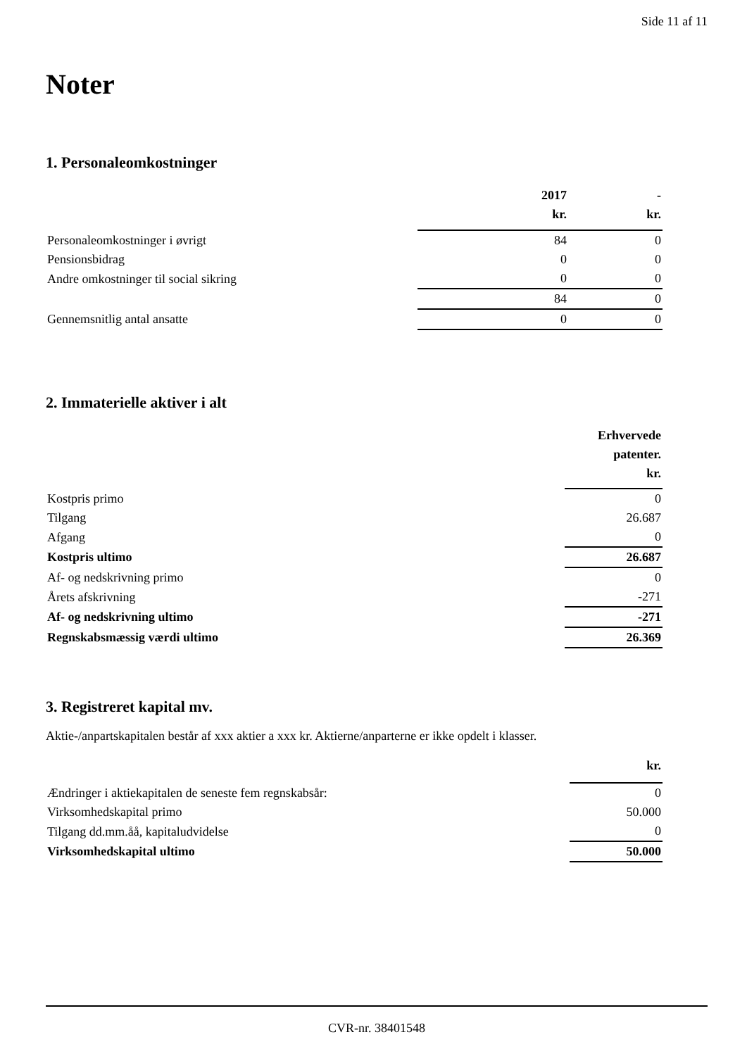Side 11 af 11
Noter
1. Personaleomkostninger
| | 2017 | - |
| | kr. | kr. |
| Personaleomkostninger i øvrigt | 84 | 0 |
| Pensionsbidrag | 0 | 0 |
| Andre omkostninger til social sikring | 0 | 0 |
| | 84 | 0 |
| Gennemsnitlig antal ansatte | 0 | 0 |
2. Immaterielle aktiver i alt
| | Erhvervede patenter. kr. |
| Kostpris primo | 0 |
| Tilgang | 26.687 |
| Afgang | 0 |
| Kostpris ultimo | 26.687 |
| Af- og nedskrivning primo | 0 |
| Årets afskrivning | -271 |
| Af- og nedskrivning ultimo | -271 |
| Regnskabsmæssig værdi ultimo | 26.369 |
3. Registreret kapital mv.
Aktie-/anpartskapitalen består af xxx aktier a xxx kr. Aktierne/anparterne er ikke opdelt i klasser.
| | kr. |
| Ændringer i aktiekapitalen de seneste fem regnskabsår: | 0 |
| Virksomhedskapital primo | 50.000 |
| Tilgang dd.mm.åå, kapitaludvidelse | 0 |
| Virksomhedskapital ultimo | 50.000 |
CVR-nr. 38401548